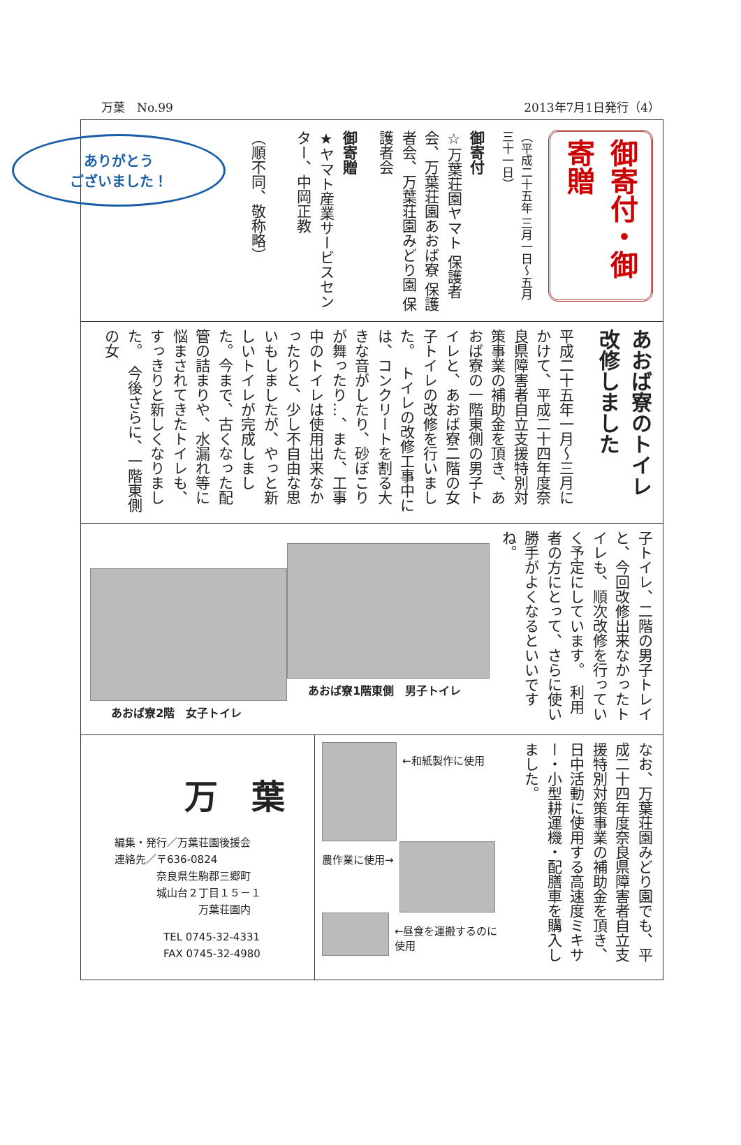万葉　No.99 2013年7月1日発行（4）
御寄付・御寄贈
（平成二十五年 三月一日～五月三十一日）
御寄付
☆万葉荘園ヤマト 保護者会、万葉荘園あおば寮 保護者会、万葉荘園みどり園 保護者会
御寄贈
★ヤマト産業サービスセンター、中岡正教
（順不同、敬称略）
ありがとう
ございました！
あおば寮のトイレ 改修しました
平成二十五年一月～三月にかけて、平成二十四年度奈良県障害者自立支援特別対策事業の補助金を頂き、あおば寮の一階東側の男子トイレと、あおば寮二階の女子トイレの改修を行いました。　トイレの改修工事中には、コンクリートを割る大きな音がしたり、砂ぼこりが舞ったり…、また、工事中のトイレは使用出来なかったりと、少し不自由な思いもしましたが、やっと新しいトイレが完成しました。今まで、古くなった配管の詰まりや、水漏れ等に悩まされてきたトイレも、すっきりと新しくなりました。　今後さらに、一階東側の女
子トイレ、二階の男子トレイと、今回改修出来なかったトイレも、順次改修を行っていく予定にしています。　利用者の方にとって、さらに使い勝手がよくなるといいですね。
あおば寮1階東側　男子トイレ
あおば寮2階　女子トイレ
なお、万葉荘園みどり園でも、平成二十四年度奈良県障害者自立支援特別対策事業の補助金を頂き、日中活動に使用する高速度ミキサー・小型耕運機・配膳車を購入しました。
←和紙製作に使用
農作業に使用→
←昼食を運搬するのに使用
万　葉
編集・発行／万葉荘園後援会
連絡先／〒636-0824
　　　　奈良県生駒郡三郷町
　　　　城山台２丁目１５－１
　　　　　　　　万葉荘園内
TEL 0745-32-4331
FAX 0745-32-4980